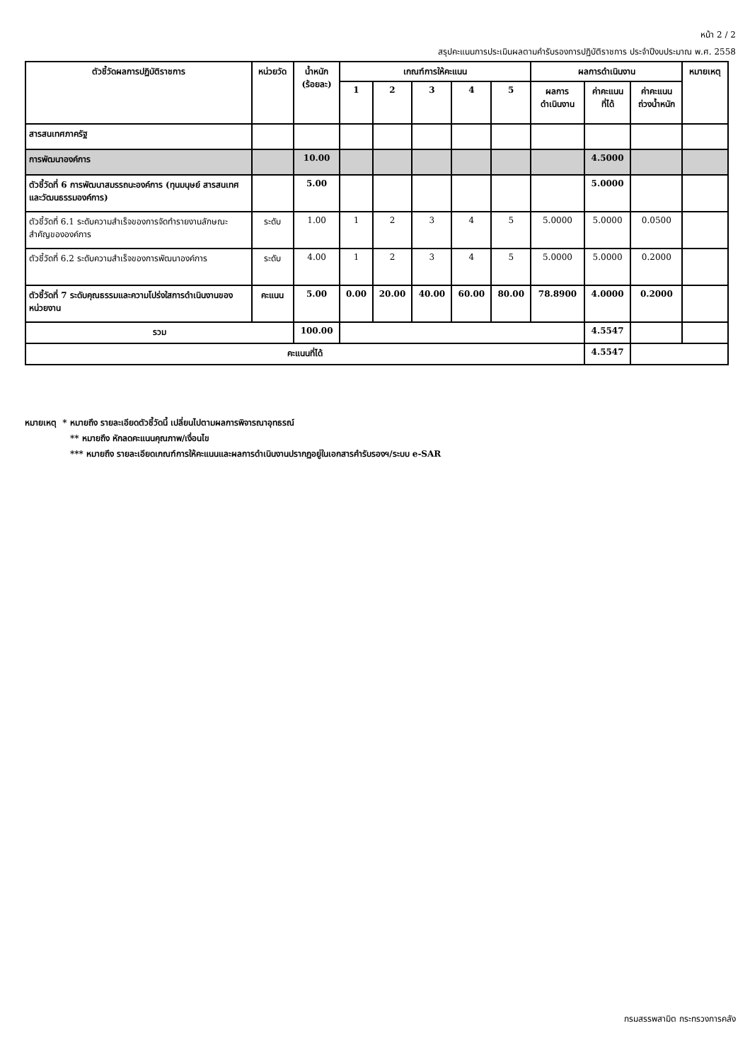หน้า 2 / 2
สรุปคะแนนการประเมินผลตามคำรับรองการปฏิบัติราชการ ประจำปีงบประมาณ พ.ศ. 2558
| ตัวชี้วัดผลการปฏิบัติราชการ | หน่วยวัด | น้ำหนัก (ร้อยละ) | เกณฑ์การให้คะแนน | | | | | ผลการดำเนินงาน | | | หมายเหตุ |
| --- | --- | --- | --- | --- | --- | --- | --- | --- | --- | --- | --- |
| | | | 1 | 2 | 3 | 4 | 5 | ผลการ ดำเนินงาน | ค่าคะแนน ที่ได้ | ค่าคะแนน ถ่วงน้ำหนัก | |
| สารสนเทศภาครัฐ | | | | | | | | | | | |
| การพัฒนาองค์การ | | 10.00 | | | | | | | 4.5000 | | |
| ตัวชี้วัดที่ 6 การพัฒนาสมรรถนะองค์การ (ทุนมนุษย์ สารสนเทศ และวัฒนธรรมองค์การ) | | 5.00 | | | | | | | 5.0000 | | |
| ตัวชี้วัดที่ 6.1 ระดับความสำเร็จของการจัดทำรายงานลักษณะสำคัญขององค์การ | ระดับ | 1.00 | 1 | 2 | 3 | 4 | 5 | 5.0000 | 5.0000 | 0.0500 | |
| ตัวชี้วัดที่ 6.2 ระดับความสำเร็จของการพัฒนาองค์การ | ระดับ | 4.00 | 1 | 2 | 3 | 4 | 5 | 5.0000 | 5.0000 | 0.2000 | |
| ตัวชี้วัดที่ 7 ระดับคุณธรรมและความโปร่งใสการดำเนินงานของหน่วยงาน | คะแนน | 5.00 | 0.00 | 20.00 | 40.00 | 60.00 | 80.00 | 78.8900 | 4.0000 | 0.2000 | |
| รวม | | 100.00 | | | | | | | 4.5547 | | |
| คะแนนที่ได้ | | | | | | | | | 4.5547 | | |
หมายเหตุ * หมายถึง รายละเอียดตัวชี้วัดนี้ เปลี่ยนไปตามผลการพิจารณาอุทธรณ์
** หมายถึง หักลดคะแนนคุณภาพ/เงื่อนไข
*** หมายถึง รายละเอียดเกณฑ์การให้คะแนนและผลการดำเนินงานปรากฏอยู่ในเอกสารคำรับรองฯ/ระบบ e-SAR
กรมสรรพสามิต กระทรวงการคลัง